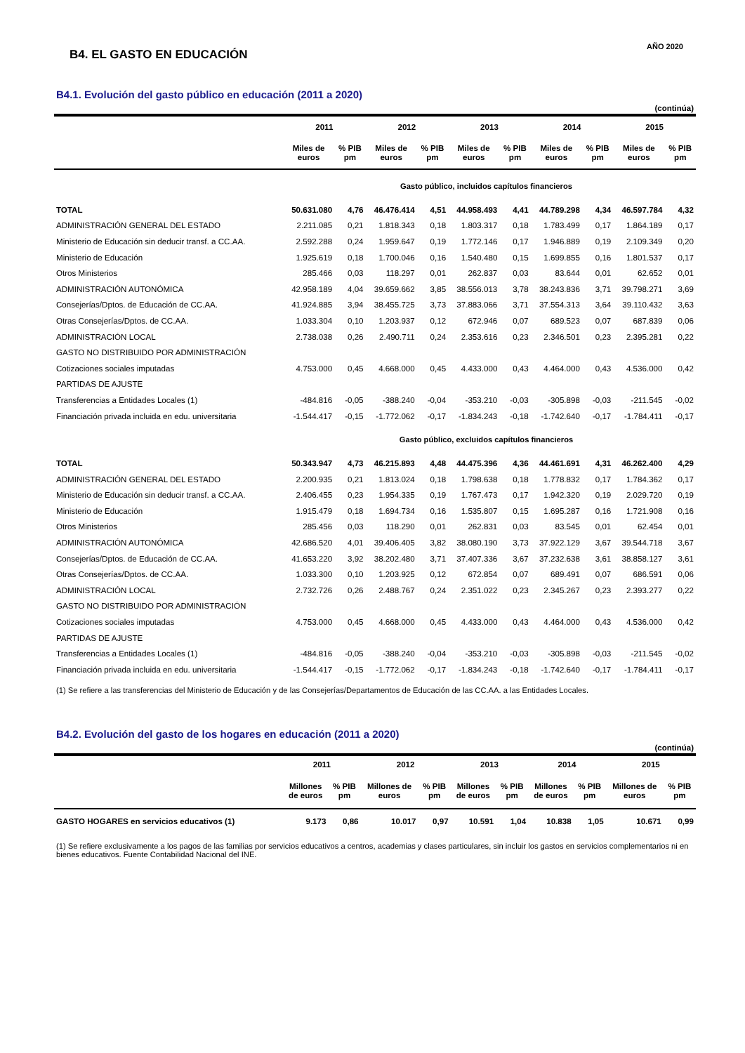B4. EL GASTO EN EDUCACIÓN
AÑO 2020
B4.1. Evolución del gasto público en educación (2011 a 2020)
(continúa)
| | 2011 | | 2012 | | 2013 | | 2014 | | 2015 | |
| --- | --- | --- | --- | --- | --- | --- | --- | --- | --- | --- |
| | Miles de euros | % PIB pm | Miles de euros | % PIB pm | Miles de euros | % PIB pm | Miles de euros | % PIB pm | Miles de euros | % PIB pm |
| Gasto público, incluidos capítulos financieros | | | | | | | | | | |
| TOTAL | 50.631.080 | 4,76 | 46.476.414 | 4,51 | 44.958.493 | 4,41 | 44.789.298 | 4,34 | 46.597.784 | 4,32 |
| ADMINISTRACIÓN GENERAL DEL ESTADO | 2.211.085 | 0,21 | 1.818.343 | 0,18 | 1.803.317 | 0,18 | 1.783.499 | 0,17 | 1.864.189 | 0,17 |
| Ministerio de Educación sin deducir transf. a CC.AA. | 2.592.288 | 0,24 | 1.959.647 | 0,19 | 1.772.146 | 0,17 | 1.946.889 | 0,19 | 2.109.349 | 0,20 |
| Ministerio de Educación | 1.925.619 | 0,18 | 1.700.046 | 0,16 | 1.540.480 | 0,15 | 1.699.855 | 0,16 | 1.801.537 | 0,17 |
| Otros Ministerios | 285.466 | 0,03 | 118.297 | 0,01 | 262.837 | 0,03 | 83.644 | 0,01 | 62.652 | 0,01 |
| ADMINISTRACIÓN AUTONÓMICA | 42.958.189 | 4,04 | 39.659.662 | 3,85 | 38.556.013 | 3,78 | 38.243.836 | 3,71 | 39.798.271 | 3,69 |
| Consejerías/Dptos. de Educación de CC.AA. | 41.924.885 | 3,94 | 38.455.725 | 3,73 | 37.883.066 | 3,71 | 37.554.313 | 3,64 | 39.110.432 | 3,63 |
| Otras Consejerías/Dptos. de CC.AA. | 1.033.304 | 0,10 | 1.203.937 | 0,12 | 672.946 | 0,07 | 689.523 | 0,07 | 687.839 | 0,06 |
| ADMINISTRACIÓN LOCAL | 2.738.038 | 0,26 | 2.490.711 | 0,24 | 2.353.616 | 0,23 | 2.346.501 | 0,23 | 2.395.281 | 0,22 |
| GASTO NO DISTRIBUIDO POR ADMINISTRACIÓN | | | | | | | | | | |
| Cotizaciones sociales imputadas | 4.753.000 | 0,45 | 4.668.000 | 0,45 | 4.433.000 | 0,43 | 4.464.000 | 0,43 | 4.536.000 | 0,42 |
| PARTIDAS DE AJUSTE | | | | | | | | | | |
| Transferencias a Entidades Locales (1) | -484.816 | -0,05 | -388.240 | -0,04 | -353.210 | -0,03 | -305.898 | -0,03 | -211.545 | -0,02 |
| Financiación privada incluida en edu. universitaria | -1.544.417 | -0,15 | -1.772.062 | -0,17 | -1.834.243 | -0,18 | -1.742.640 | -0,17 | -1.784.411 | -0,17 |
| Gasto público, excluidos capítulos financieros | | | | | | | | | | |
| TOTAL | 50.343.947 | 4,73 | 46.215.893 | 4,48 | 44.475.396 | 4,36 | 44.461.691 | 4,31 | 46.262.400 | 4,29 |
| ADMINISTRACIÓN GENERAL DEL ESTADO | 2.200.935 | 0,21 | 1.813.024 | 0,18 | 1.798.638 | 0,18 | 1.778.832 | 0,17 | 1.784.362 | 0,17 |
| Ministerio de Educación sin deducir transf. a CC.AA. | 2.406.455 | 0,23 | 1.954.335 | 0,19 | 1.767.473 | 0,17 | 1.942.320 | 0,19 | 2.029.720 | 0,19 |
| Ministerio de Educación | 1.915.479 | 0,18 | 1.694.734 | 0,16 | 1.535.807 | 0,15 | 1.695.287 | 0,16 | 1.721.908 | 0,16 |
| Otros Ministerios | 285.456 | 0,03 | 118.290 | 0,01 | 262.831 | 0,03 | 83.545 | 0,01 | 62.454 | 0,01 |
| ADMINISTRACIÓN AUTONÓMICA | 42.686.520 | 4,01 | 39.406.405 | 3,82 | 38.080.190 | 3,73 | 37.922.129 | 3,67 | 39.544.718 | 3,67 |
| Consejerías/Dptos. de Educación de CC.AA. | 41.653.220 | 3,92 | 38.202.480 | 3,71 | 37.407.336 | 3,67 | 37.232.638 | 3,61 | 38.858.127 | 3,61 |
| Otras Consejerías/Dptos. de CC.AA. | 1.033.300 | 0,10 | 1.203.925 | 0,12 | 672.854 | 0,07 | 689.491 | 0,07 | 686.591 | 0,06 |
| ADMINISTRACIÓN LOCAL | 2.732.726 | 0,26 | 2.488.767 | 0,24 | 2.351.022 | 0,23 | 2.345.267 | 0,23 | 2.393.277 | 0,22 |
| GASTO NO DISTRIBUIDO POR ADMINISTRACIÓN | | | | | | | | | | |
| Cotizaciones sociales imputadas | 4.753.000 | 0,45 | 4.668.000 | 0,45 | 4.433.000 | 0,43 | 4.464.000 | 0,43 | 4.536.000 | 0,42 |
| PARTIDAS DE AJUSTE | | | | | | | | | | |
| Transferencias a Entidades Locales (1) | -484.816 | -0,05 | -388.240 | -0,04 | -353.210 | -0,03 | -305.898 | -0,03 | -211.545 | -0,02 |
| Financiación privada incluida en edu. universitaria | -1.544.417 | -0,15 | -1.772.062 | -0,17 | -1.834.243 | -0,18 | -1.742.640 | -0,17 | -1.784.411 | -0,17 |
(1) Se refiere a las transferencias del Ministerio de Educación y de las Consejerías/Departamentos de Educación de las CC.AA. a las Entidades Locales.
B4.2. Evolución del gasto de los hogares en educación (2011 a 2020)
(continúa)
| | 2011 | | 2012 | | 2013 | | 2014 | | 2015 | |
| --- | --- | --- | --- | --- | --- | --- | --- | --- | --- | --- |
| | Millones de euros | % PIB pm | Millones de euros | % PIB pm | Millones de euros | % PIB pm | Millones de euros | % PIB pm | Millones de euros | % PIB pm |
| GASTO HOGARES en servicios educativos (1) | 9.173 | 0,86 | 10.017 | 0,97 | 10.591 | 1,04 | 10.838 | 1,05 | 10.671 | 0,99 |
(1) Se refiere exclusivamente a los pagos de las familias por servicios educativos a centros, academias y clases particulares, sin incluir los gastos en servicios complementarios ni en bienes educativos. Fuente Contabilidad Nacional del INE.